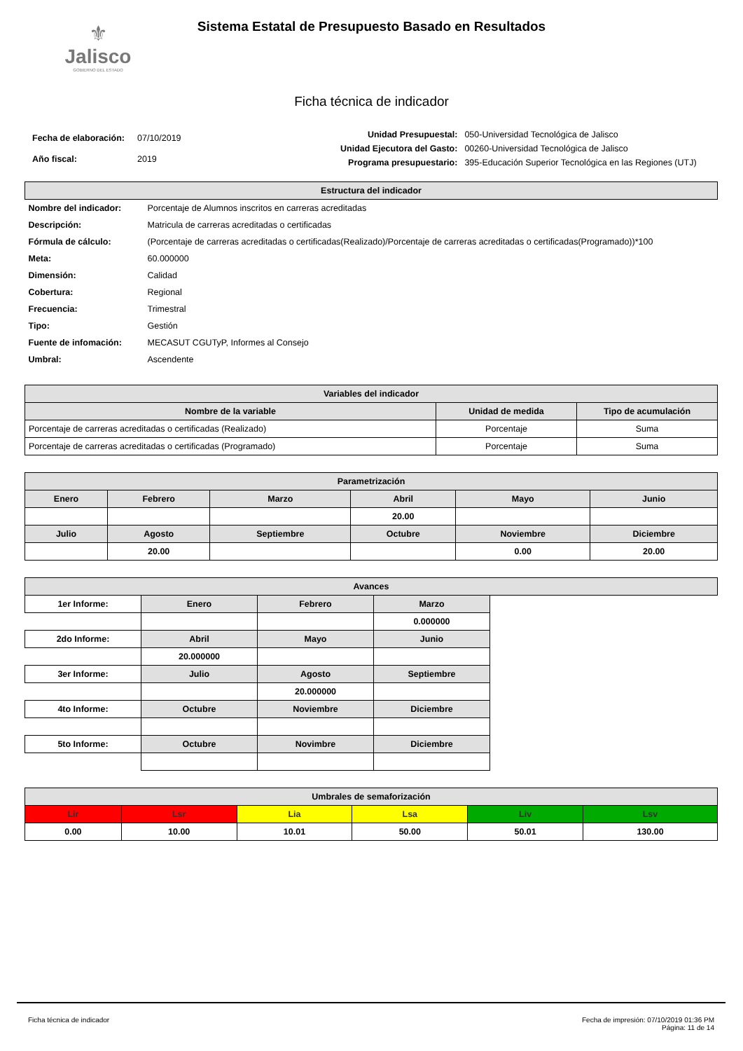⚜
Jalisco
GOBIERNO DEL ESTADO
Sistema Estatal de Presupuesto Basado en Resultados
Ficha técnica de indicador
| Fecha de elaboración: | 07/10/2019 |
| Año fiscal: | 2019 |
| Unidad Presupuestal: | 050-Universidad Tecnológica de Jalisco |
| Unidad Ejecutora del Gasto: | 00260-Universidad Tecnológica de Jalisco |
| Programa presupuestario: | 395-Educación Superior Tecnológica en las Regiones (UTJ) |
| Estructura del indicador | |
| --- | --- |
| Nombre del indicador: | Porcentaje de Alumnos inscritos en carreras acreditadas |
| Descripción: | Matricula de carreras acreditadas o certificadas |
| Fórmula de cálculo: | (Porcentaje de carreras acreditadas o certificadas(Realizado)/Porcentaje de carreras acreditadas o certificadas(Programado))*100 |
| Meta: | 60.000000 |
| Dimensión: | Calidad |
| Cobertura: | Regional |
| Frecuencia: | Trimestral |
| Tipo: | Gestión |
| Fuente de infomación: | MECASUT CGUTyP, Informes al Consejo |
| Umbral: | Ascendente |
| Variables del indicador | | |
| --- | --- | --- |
| Nombre de la variable | Unidad de medida | Tipo de acumulación |
| Porcentaje de carreras acreditadas o certificadas (Realizado) | Porcentaje | Suma |
| Porcentaje de carreras acreditadas o certificadas (Programado) | Porcentaje | Suma |
| Parametrización | | | | | |
| --- | --- | --- | --- | --- | --- |
| Enero | Febrero | Marzo | Abril | Mayo | Junio |
| | | | 20.00 | | |
| Julio | Agosto | Septiembre | Octubre | Noviembre | Diciembre |
| | 20.00 | | | 0.00 | 20.00 |
| Avances | | | | |
| --- | --- | --- | --- | --- |
| 1er Informe: | Enero | Febrero | Marzo | |
| | | | 0.000000 | |
| 2do Informe: | Abril | Mayo | Junio | |
| | 20.000000 | | | |
| 3er Informe: | Julio | Agosto | Septiembre | |
| | | 20.000000 | | |
| 4to Informe: | Octubre | Noviembre | Diciembre | |
| 5to Informe: | Octubre | Novimbre | Diciembre | |
| Umbrales de semaforización | | | | | |
| --- | --- | --- | --- | --- | --- |
| Lir | Lsr | Lia | Lsa | Liv | Lsv |
| 0.00 | 10.00 | 10.01 | 50.00 | 50.01 | 130.00 |
Ficha técnica de indicador Fecha de impresión: 07/10/2019 01:36 PM
Página: 11 de 14